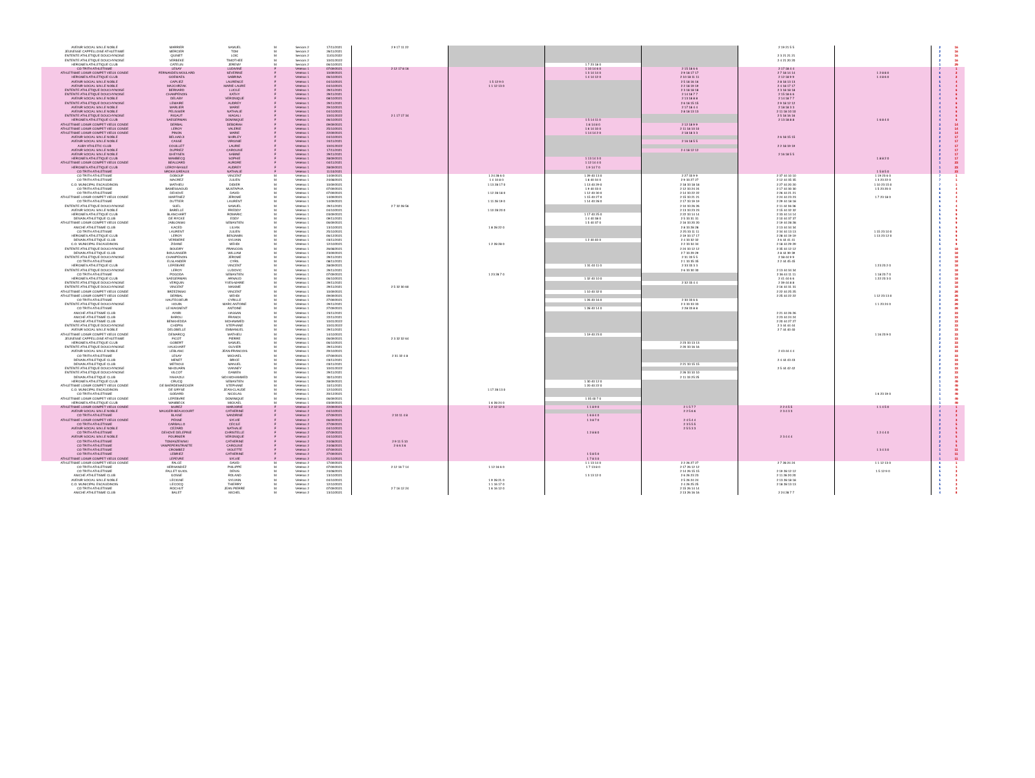| AVENIR SOCIAL SIN LE NOBLE | MARRIER | SAMUEL | M | Seniors 2 | 17/11/2021 | 2 9 17 11 22 | | | | 2 19 21 5 5 | | 2 | 16 |
| JEUNESSE CAPPELLOISE ATHLETISME | MERCIER | TOM | M | Seniors 2 | 26/11/2021 | | | | | | | 2 | 16 |
| ENTENTE ATHLETIQUE DOUCHYNOISE | QUINET | LOIC | M | Seniors 2 | 11/01/2022 | | | | | 2 3 21 21 21 | | 2 | 16 |
| ENTENTE ATHLETIQUE DOUCHYNOISE | VERBEKE | TIMOTHEE | M | Seniors 2 | 10/01/2022 | | | | | 2 4 21 20 20 | | 2 | 16 |
| HERGNIES ATHLETIQUE CLUB | CATELIN | JEREMY | M | Seniors 2 | 06/10/2021 | | | 1 7 23 18 0 | | | | 1 | 29 |
| CO TRITH ATHLETISME | LESAY | LUDIVINE | F | Vétéran 1 | 07/09/2021 | 2 12 17 8 16 | | 1 10 14 6 0 | 2 15 18 6 6 | 2 17 18 4 4 | | 7 | 1 |
| ATHLETISME LOISIR COMPET VIEUX CONDE | FERNANDES MOULARD | SEVERINE | F | Vétéran 1 | 10/09/2021 | | | 1 3 14 14 0 | 2 9 18 17 17 | 2 7 18 14 14 | 1 2 8 8 0 | 6 | 2 |
| HERGNIES ATHLETIQUE CLUB | GOEMAES | SABRINA | F | Vétéran 1 | 06/10/2021 | | | 1 4 14 12 0 | 2 10 18 11 11 | 2 12 18 9 9 | 1 4 8 6 0 | 6 | 2 |
| AVENIR SOCIAL SIN LE NOBLE | CAPLIEZ | LAURENCE | F | Vétéran 1 | 04/10/2021 | | 1 5 12 9 0 | | 2 5 18 16 16 | 2 8 18 13 13 | | 5 | 4 |
| AVENIR SOCIAL SIN LE NOBLE | MAJCHRZAK | MARIE-LAURE | F | Vétéran 1 | 04/10/2021 | | 1 1 12 13 0 | | 2 2 18 19 19 | 2 4 18 17 17 | | 5 | 4 |
| ENTENTE ATHLETIQUE DOUCHYNOISE | BERNARD | LUCILE | F | Vétéran 1 | 29/11/2021 | | | | 2 3 18 18 18 | 2 3 18 18 18 | | 4 | 6 |
| ENTENTE ATHLETIQUE DOUCHYNOISE | CHAMPENOIS | KATHY | F | Vétéran 1 | 29/11/2021 | | | | 2 14 18 7 7 | 2 15 18 6 6 | | 4 | 6 |
| AVENIR SOCIAL SIN LE NOBLE | DELABY | VERONIQUE | F | Vétéran 1 | 08/10/2021 | | | | 2 13 18 8 8 | 2 14 18 7 7 | | 4 | 6 |
| ENTENTE ATHLETIQUE DOUCHYNOISE | LEMAIRE | AUDREY | F | Vétéran 1 | 29/11/2021 | | | | 2 6 18 15 15 | 2 9 18 12 12 | | 4 | 6 |
| AVENIR SOCIAL SIN LE NOBLE | MARLIER | MARIE | F | Vétéran 1 | 29/10/2021 | | | | 2 17 18 4 4 | 2 18 18 3 3 | | 4 | 6 |
| AVENIR SOCIAL SIN LE NOBLE | PELISSIER | NATHALIE | F | Vétéran 1 | 04/10/2021 | | | | 2 8 18 13 13 | 2 11 18 10 10 | | 4 | 6 |
| ENTENTE ATHLETIQUE DOUCHYNOISE | RIGAUT | MAGALI | F | Vétéran 1 | 10/01/2022 | 2 1 17 17 34 | | | | 2 5 18 16 16 | | 4 | 6 |
| HERGNIES ATHLETIQUE CLUB | SAEGERMAN | DOMINIQUE | F | Vétéran 1 | 06/10/2021 | | | 1 5 14 11 0 | | 2 13 18 8 8 | 1 6 8 4 0 | 4 | 6 |
| ATHLETISME LOISIR COMPET VIEUX CONDE | DERBAL | DEBORAH | F | Vétéran 1 | 09/09/2021 | | | 1 8 14 8 0 | 2 12 18 9 9 | | | 3 | 14 |
| ATHLETISME LOISIR COMPET VIEUX CONDE | LEROY | VALERIE | F | Vétéran 1 | 25/10/2021 | | | 1 6 14 10 0 | 2 11 18 10 10 | | | 3 | 14 |
| ATHLETISME LOISIR COMPET VIEUX CONDE | PINON | MARIE | F | Vétéran 1 | 22/09/2021 | | | 1 14 14 2 0 | 2 18 18 3 3 | | | 3 | 14 |
| AVENIR SOCIAL SIN LE NOBLE | BELHADJI | SHIRLEY | F | Vétéran 1 | 04/10/2021 | | | | | 2 6 18 15 15 | | 2 | 17 |
| AVENIR SOCIAL SIN LE NOBLE | CASSE | VIRGINIE | F | Vétéran 1 | 24/11/2021 | | | | 2 16 18 5 5 | | | 2 | 17 |
| AUBY ATHLETIC CLUB | COUILLET | LAURIE | F | Vétéran 1 | 10/01/2022 | | | | | 2 2 18 19 19 | | 2 | 17 |
| AVENIR SOCIAL SIN LE NOBLE | DUPRIEZ | CAROLINE | F | Vétéran 1 | 17/11/2021 | | | | 2 4 18 12 12 | | | 2 | 17 |
| AVENIR SOCIAL SIN LE NOBLE | GHEYSEN | SABINE | F | Vétéran 1 | 29/11/2021 | | | | | 2 16 18 5 5 | | 2 | 17 |
| HERGNIES ATHLETIQUE CLUB | WAMBECQ | SOPHIE | F | Vétéran 1 | 28/09/2021 | | | 1 13 14 3 0 | | | 1 8 8 2 0 | 2 | 17 |
| ATHLETISME LOISIR COMPET VIEUX CONDE | BEAUJARD | AURORE | F | Vétéran 1 | 04/11/2021 | | | 1 12 14 4 0 | | | | 1 | 23 |
| HERGNIES ATHLETIQUE CLUB | LEROY-BASILE | AUDREY | F | Vétéran 1 | 28/09/2021 | | | 1 9 14 7 0 | | | | 1 | 23 |
| CO TRITH ATHLETISME | SROKA GREAUX | NATHALIE | F | Vétéran 1 | 11/10/2021 | | | | | | 1 5 8 5 0 | 1 | 23 |
| CO TRITH ATHLETISME | DOBOUF | VINCENT | M | Vétéran 1 | 14/09/2021 | | 1 24 28 6 0 | 1 29 40 13 0 | 2 27 33 9 9 | 2 37 44 10 10 | 1 19 23 6 0 | 7 | 1 |
| CO TRITH ATHLETISME | MACREZ | JULIEN | M | Vétéran 1 | 24/08/2021 | | 1 4 10 8 0 | 1 8 40 34 0 | 2 9 33 27 27 | 2 12 44 35 35 | 1 3 23 22 0 | 7 | 1 |
| C.O. MUNICIPAL ESCAUDINOIS | MATHIEU | DIDIER | M | Vétéran 1 | 10/09/2021 | | 1 13 28 17 0 | 1 13 40 29 0 | 2 18 33 18 18 | 2 27 44 20 20 | 1 10 23 15 0 | 7 | 1 |
| CO TRITH ATHLETISME | BAMESSAOUD | MUSTAPHA | M | Vétéran 1 | 07/09/2021 | | | 1 9 40 33 0 | 2 12 33 24 24 | 2 17 44 30 30 | 1 5 23 20 0 | 6 | 4 |
| CO TRITH ATHLETISME | DEHOVE | DAVID | M | Vétéran 1 | 07/09/2021 | | 1 12 28 18 0 | 1 12 40 30 0 | 2 14 33 22 22 | 2 26 44 21 21 | | 6 | 4 |
| ATHLETISME LOISIR COMPET VIEUX CONDE | MARTINEZ | JEROME | M | Vétéran 1 | 14/09/2021 | | | 1 15 40 27 0 | 2 15 33 21 21 | 2 24 44 23 23 | 1 7 23 18 0 | 6 | 4 |
| CO TRITH ATHLETISME | DUTTIER | LAURENT | M | Vétéran 1 | 14/09/2021 | | 1 11 28 19 0 | 1 14 40 28 0 | 2 17 33 19 19 | 2 29 44 18 18 | | 6 | 4 |
| ENTENTE ATHLETIQUE DOUCHYNOISE | SUEL | SAMUEL | M | Vétéran 1 | 29/11/2021 | 2 7 32 28 56 | | | 2 10 33 26 26 | 2 11 44 36 36 | | 6 | 4 |
| AVENIR SOCIAL SIN LE NOBLE | BARELLE | FREDDY | M | Vétéran 1 | 04/10/2021 | | 1 10 28 20 0 | | 2 13 33 23 23 | 2 15 44 32 32 | | 5 | 9 |
| HERGNIES ATHLETIQUE CLUB | BLANCHART | ROMARIC | M | Vétéran 1 | 03/09/2021 | | | 1 17 40 25 0 | 2 22 33 14 14 | 2 33 44 14 14 | | 5 | 9 |
| DENAIN ATHLETIQUE CLUB | DE RYCKE | EDDY | M | Vétéran 1 | 09/11/2021 | | | 1 4 40 38 0 | 2 5 33 31 31 | 2 10 44 37 37 | | 5 | 9 |
| ATHLETISME LOISIR COMPET VIEUX CONDE | JABLONSKI | SEBASTIEN | M | Vétéran 1 | 06/09/2021 | | | 1 5 40 37 0 | 2 16 33 20 20 | 2 19 44 28 28 | | 5 | 9 |
| ANICHE ATHLETISME CLUB | KACED | LILIAN | M | Vétéran 1 | 13/10/2021 | | 1 8 28 22 0 | | 2 8 33 28 28 | 2 13 44 34 34 | | 5 | 9 |
| CO TRITH ATHLETISME | LAURENT | JULIEN | M | Vétéran 1 | 25/10/2021 | | | | 2 25 33 11 11 | 2 34 44 13 13 | 1 15 23 10 0 | 5 | 9 |
| HERGNIES ATHLETIQUE CLUB | LEROY | BENJAMIN | M | Vétéran 1 | 06/12/2021 | | | | 2 19 33 17 17 | 2 28 44 19 19 | 1 13 23 12 0 | 5 | 9 |
| DENAIN ATHLETIQUE CLUB | VERDIERE | SYLVAIN | M | Vétéran 1 | 03/11/2021 | | | 1 2 40 40 0 | 2 4 33 32 32 | 2 6 44 41 41 | | 5 | 9 |
| C.O. MUNICIPAL ESCAUDINOIS | ZIDANE | MEHDI | M | Vétéran 1 | 12/10/2021 | | 1 2 28 28 0 | | 2 2 33 34 34 | 2 18 44 29 29 | | 5 | 9 |
| ENTENTE ATHLETIQUE DOUCHYNOISE | BOUDRY | FRANCOIS | M | Vétéran 1 | 26/08/2021 | | | | 2 24 33 12 12 | 2 35 44 12 12 | | 4 | 18 |
| DENAIN ATHLETIQUE CLUB | BOULANGER | WILLIAM | M | Vétéran 1 | 23/09/2021 | | | | 2 7 33 29 29 | 2 8 44 39 39 | | 4 | 18 |
| ENTENTE ATHLETIQUE DOUCHYNOISE | CHAMPENOIS | JEROME | M | Vétéran 1 | 29/11/2021 | | | | 2 31 33 5 5 | 2 38 44 9 9 | | 4 | 18 |
| CO TRITH ATHLETISME | ELSLANDER | CYRIL | M | Vétéran 1 | 08/11/2021 | | | | 2 1 33 35 35 | 2 2 44 45 45 | | 4 | 18 |
| HERGNIES ATHLETIQUE CLUB | LEFEBVRE | VINCENT | M | Vétéran 1 | 28/09/2021 | | | 1 31 40 11 0 | 2 33 33 3 3 | | 1 23 23 2 0 | 4 | 18 |
| ENTENTE ATHLETIQUE DOUCHYNOISE | LEROY | LUDOVIC | M | Vétéran 1 | 29/11/2021 | | | | 2 6 33 30 30 | 2 13 44 34 34 | | 4 | 18 |
| CO TRITH ATHLETISME | POGODA | SEBASTIEN | M | Vétéran 1 | 07/09/2021 | | 1 23 28 7 0 | | | 2 36 44 11 11 | 1 18 23 7 0 | 4 | 18 |
| HERGNIES ATHLETIQUE CLUB | SAEGERMAN | ARNAUD | M | Vétéran 1 | 06/10/2021 | | | 1 32 40 10 0 | | 2 41 44 6 6 | 1 22 23 3 0 | 4 | 18 |
| ENTENTE ATHLETIQUE DOUCHYNOISE | VERQUIN | YVES-MARIE | M | Vétéran 1 | 29/11/2021 | | | | 2 32 33 4 4 | 2 39 44 8 8 | | 4 | 18 |
| ENTENTE ATHLETIQUE DOUCHYNOISE | VINCENT | MAXIME | M | Vétéran 1 | 29/11/2021 | 2 5 32 30 60 | | | | 2 16 44 31 31 | | 4 | 18 |
| ATHLETISME LOISIR COMPET VIEUX CONDE | BRZEZINSKI | VINCENT | M | Vétéran 1 | 10/09/2021 | | | 1 10 40 32 0 | | 2 22 44 25 25 | | 3 | 28 |
| ATHLETISME LOISIR COMPET VIEUX CONDE | DERBAL | MEHDI | M | Vétéran 1 | 09/09/2021 | | | | | 2 25 44 22 22 | 1 12 23 13 0 | 3 | 28 |
| CO TRITH ATHLETISME | HAUTECOEUR | CYRILLE | M | Vétéran 1 | 27/09/2021 | | | 1 26 40 16 0 | 2 30 33 6 6 | | | 3 | 28 |
| ENTENTE ATHLETIQUE DOUCHYNOISE | HOUIN | MARC ANTOINE | M | Vétéran 1 | 29/11/2021 | | | | 2 3 33 33 33 | | 1 1 23 24 0 | 3 | 28 |
| CO TRITH ATHLETISME | LE MAIGNENT | ANTOINE | M | Vétéran 1 | 27/09/2021 | | | 1 28 40 14 0 | 2 28 33 8 8 | | | 3 | 28 |
| ANICHE ATHLETISME CLUB | AYARI | HASSAN | M | Vétéran 1 | 23/11/2021 | | | | | 2 21 44 26 26 | | 2 | 33 |
| ANICHE ATHLETISME CLUB | BAROLI | FRANCK | M | Vétéran 1 | 22/11/2021 | | | | | 2 23 44 24 24 | | 2 | 33 |
| ANICHE ATHLETISME CLUB | BENKHEDDA | MOHAMMED | M | Vétéran 1 | 10/01/2022 | | | | | 2 20 44 27 27 | | 2 | 33 |
| ENTENTE ATHLETIQUE DOUCHYNOISE | CHOPIN | STEPHANE | M | Vétéran 1 | 10/01/2022 | | | | | 2 3 44 44 44 | | 2 | 33 |
| AVENIR SOCIAL SIN LE NOBLE | DELOBELLE | EMMANUEL | M | Vétéran 1 | 29/11/2021 | | | | | 2 7 44 40 40 | | 2 | 33 |
| ATHLETISME LOISIR COMPET VIEUX CONDE | DEMARCQ | MATHIEU | M | Vétéran 1 | 14/10/2021 | | | 1 19 40 23 0 | | | 1 16 23 9 0 | 2 | 33 |
| JEUNESSE CAPPELLOISE ATHLETISME | FICOT | PIERRE | M | Vétéran 1 | 06/09/2021 | 2 3 32 32 64 | | | | | | 2 | 33 |
| HERGNIES ATHLETIQUE CLUB | GOBERT | SAMUEL | M | Vétéran 1 | 06/10/2021 | | | | 2 23 33 13 13 | | | 2 | 33 |
| ENTENTE ATHLETIQUE DOUCHYNOISE | HAUCHART | OLIVIER | M | Vétéran 1 | 29/11/2021 | | | | 2 20 33 16 16 | | | 2 | 33 |
| AVENIR SOCIAL SIN LE NOBLE | LEBLANC | JEAN-FRANCOIS | M | Vétéran 1 | 29/10/2021 | | | | | 2 43 44 4 4 | | 2 | 33 |
| CO TRITH ATHLETISME | LESAY | MICHAEL | M | Vétéran 1 | 07/09/2021 | 2 31 32 4 8 | | | | | | 2 | 33 |
| DENAIN ATHLETIQUE CLUB | MENET | BRICE | M | Vétéran 1 | 03/11/2021 | | | | | 2 4 44 43 43 | | 2 | 33 |
| DENAIN ATHLETIQUE CLUB | METAOUI | MANUEL | M | Vétéran 1 | 03/11/2021 | | | | 2 21 33 15 15 | | | 2 | 33 |
| ENTENTE ATHLETIQUE DOUCHYNOISE | NIHOUARN | VIANNEY | M | Vétéran 1 | 10/01/2022 | | | | | 2 5 44 42 42 | | 2 | 33 |
| ENTENTE ATHLETIQUE DOUCHYNOISE | VILCOT | DAMIEN | M | Vétéran 1 | 29/11/2021 | | | | 2 26 33 10 10 | | | 2 | 33 |
| DENAIN ATHLETIQUE CLUB | YAHIAOUI | SIDI MOHAMMED | M | Vétéran 1 | 30/11/2021 | | | | 2 11 33 25 25 | | | 2 | 33 |
| HERGNIES ATHLETIQUE CLUB | CRUCQ | SEBASTIEN | M | Vétéran 1 | 28/09/2021 | | | 1 30 40 12 0 | | | | 1 | 49 |
| ATHLETISME LOISIR COMPET VIEUX CONDE | DE BAERDEMAECKER | STEPHANE | M | Vétéran 1 | 10/11/2021 | | | 1 20 40 22 0 | | | | 1 | 49 |
| C.O. MUNICIPAL ESCAUDINOIS | DE GRYSE | JEAN-CLAUDE | M | Vétéran 1 | 12/10/2021 | | 1 17 28 13 0 | | | | | 1 | 49 |
| CO TRITH ATHLETISME | GODARD | NICOLAS | M | Vétéran 1 | 20/12/2021 | | | | | | 1 6 23 19 0 | 1 | 49 |
| ATHLETISME LOISIR COMPET VIEUX CONDE | LEFEBVRE | DOMINIQUE | M | Vétéran 1 | 06/09/2021 | | | 1 35 40 7 0 | | | | 1 | 49 |
| HERGNIES ATHLETIQUE CLUB | WAMBECK | MICKAEL | M | Vétéran 1 | 03/09/2021 | | 1 6 28 24 0 | | | | | 1 | 49 |
| ATHLETISME LOISIR COMPET VIEUX CONDE | MUREZ | MARJORIE | F | Vétéran 2 | 22/09/2021 | | 1 2 12 12 0 | 1 1 8 9 0 | 2 1 5 7 7 | 2 2 4 5 5 | 1 1 4 5 0 | 7 | 1 |
| AVENIR SOCIAL SIN LE NOBLE | MAUGER-BEAUCOURT | CATHERINE | F | Vétéran 2 | 04/10/2021 | | | | 2 2 5 6 6 | 2 3 4 3 3 | | 4 | 2 |
| CO TRITH ATHLETISME | BLAISE | SANDRINE | F | Vétéran 2 | 07/09/2021 | 2 10 11 4 8 | | 1 6 8 4 0 | | | | 3 | 3 |
| ATHLETISME LOISIR COMPET VIEUX CONDE | PENNE | SYLVIE | F | Vétéran 2 | 06/09/2021 | | | 1 3 8 7 0 | 2 4 5 4 4 | | | 3 | 3 |
| CO TRITH ATHLETISME | CARBALLO | CECILE | F | Vétéran 2 | 27/09/2021 | | | | 2 3 5 5 5 | | | 2 | 5 |
| AVENIR SOCIAL SIN LE NOBLE | CEZARD | NATHALIE | F | Vétéran 2 | 04/10/2021 | | | | 2 5 5 3 3 | | | 2 | 5 |
| CO TRITH ATHLETISME | DEHOVE DELEPINE | CHRISTELLE | F | Vétéran 2 | 07/09/2021 | | | 1 2 8 8 0 | | | 1 2 4 4 0 | 2 | 5 |
| AVENIR SOCIAL SIN LE NOBLE | FOURNIER | VERONIQUE | F | Vétéran 2 | 04/10/2021 | | | | | 2 3 4 4 4 | | 2 | 5 |
| CO TRITH ATHLETISME | TOMASZEWSKI | CATHERINE | F | Vétéran 2 | 24/08/2021 | 2 9 11 5 10 | | | | | | 2 | 5 |
| CO TRITH ATHLETISME | VANPEPERSTRAETE | CAROLINE | F | Vétéran 2 | 24/08/2021 | 2 6 6 3 6 | | | | | | 2 | 5 |
| CO TRITH ATHLETISME | CROMBEZ | VIOLETTE | F | Vétéran 2 | 07/09/2021 | | | | | | 1 3 4 3 0 | 1 | 11 |
| CO TRITH ATHLETISME | LEBRIEZ | CATHERINE | F | Vétéran 2 | 27/09/2021 | | | 1 5 8 5 0 | | | | 1 | 11 |
| ATHLETISME LOISIR COMPET VIEUX CONDE | LEFEVRE | SYLVIE | F | Vétéran 2 | 21/10/2021 | | | 1 7 8 3 0 | | | | 1 | 11 |
| ATHLETISME LOISIR COMPET VIEUX CONDE | FALCE | DAVID | M | Vétéran 2 | 17/09/2021 | | | 1 1 13 14 0 | 2 2 26 27 27 | 2 7 28 24 24 | 1 1 12 13 0 | 6 | 1 |
| CO TRITH ATHLETISME | HERNANDEZ | PHILIPPE | M | Vétéran 2 | 07/09/2021 | 2 12 16 7 14 | 1 12 16 6 0 | 1 7 13 8 0 | 2 17 26 12 12 | | | 6 | 1 |
| CO TRITH ATHLETISME | FALLET GUIOL | DENIS | M | Vétéran 2 | 24/08/2021 | | | | 2 14 26 15 15 | 2 19 28 12 12 | 1 5 12 9 0 | 5 | 3 |
| ANICHE ATHLETISME CLUB | GOSSE | ROLAND | M | Vétéran 2 | 13/10/2021 | | | 1 3 13 12 0 | 2 6 26 23 23 | 2 11 28 20 20 | | 5 | 3 |
| AVENIR SOCIAL SIN LE NOBLE | LECIGNE | SYLVAIN | M | Vétéran 2 | 04/10/2021 | | 1 9 28 21 0 | | 2 5 26 24 24 | 2 13 28 18 18 | | 5 | 3 |
| C.O. MUNICIPAL ESCAUDINOIS | LECOCQ | THIERRY | M | Vétéran 2 | 12/10/2021 | | 1 1 16 17 0 | | 2 4 26 25 25 | 2 18 28 13 13 | | 5 | 3 |
| CO TRITH ATHLETISME | ROCHUT | JEAN PIERRE | M | Vétéran 2 | 07/09/2021 | 2 7 16 12 24 | 1 6 16 12 0 | | 2 15 26 14 14 | | | 5 | 3 |
| ANICHE ATHLETISME CLUB | BALET | MICHEL | M | Vétéran 2 | 13/10/2021 | | | | 2 13 26 16 16 | 2 24 28 7 7 | | 4 | 8 |